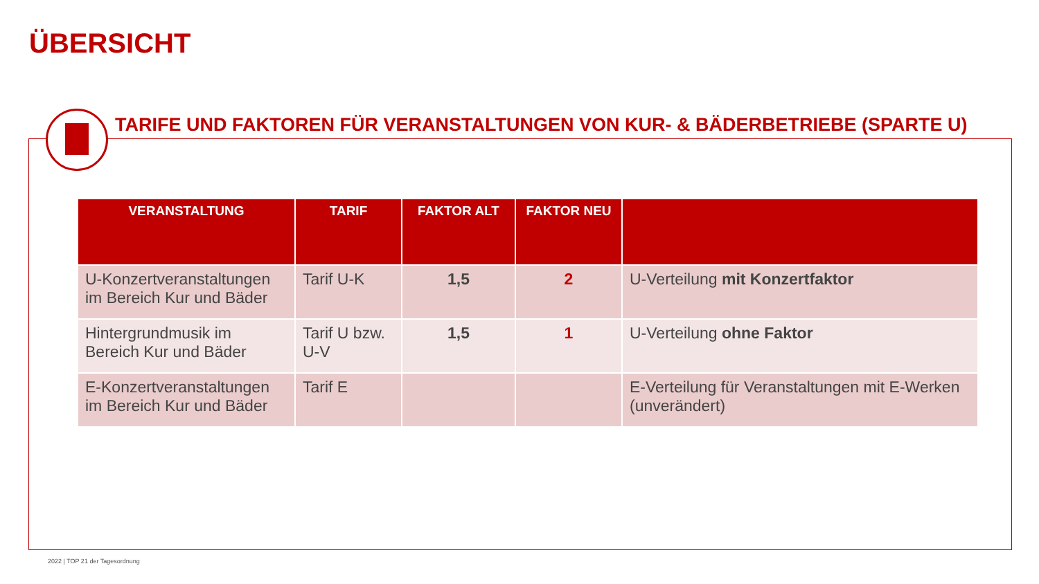ÜBERSICHT
TARIFE UND FAKTOREN FÜR VERANSTALTUNGEN VON KUR- & BÄDERBETRIEBE (SPARTE U)
| VERANSTALTUNG | TARIF | FAKTOR ALT | FAKTOR NEU | |
| --- | --- | --- | --- | --- |
| U-Konzertveranstaltungen im Bereich Kur und Bäder | Tarif U-K | 1,5 | 2 | U-Verteilung mit Konzertfaktor |
| Hintergrundmusik im Bereich Kur und Bäder | Tarif U bzw. U-V | 1,5 | 1 | U-Verteilung ohne Faktor |
| E-Konzertveranstaltungen im Bereich Kur und Bäder | Tarif E | | | E-Verteilung für Veranstaltungen mit E-Werken (unverändert) |
2022 | TOP 21 der Tagesordnung